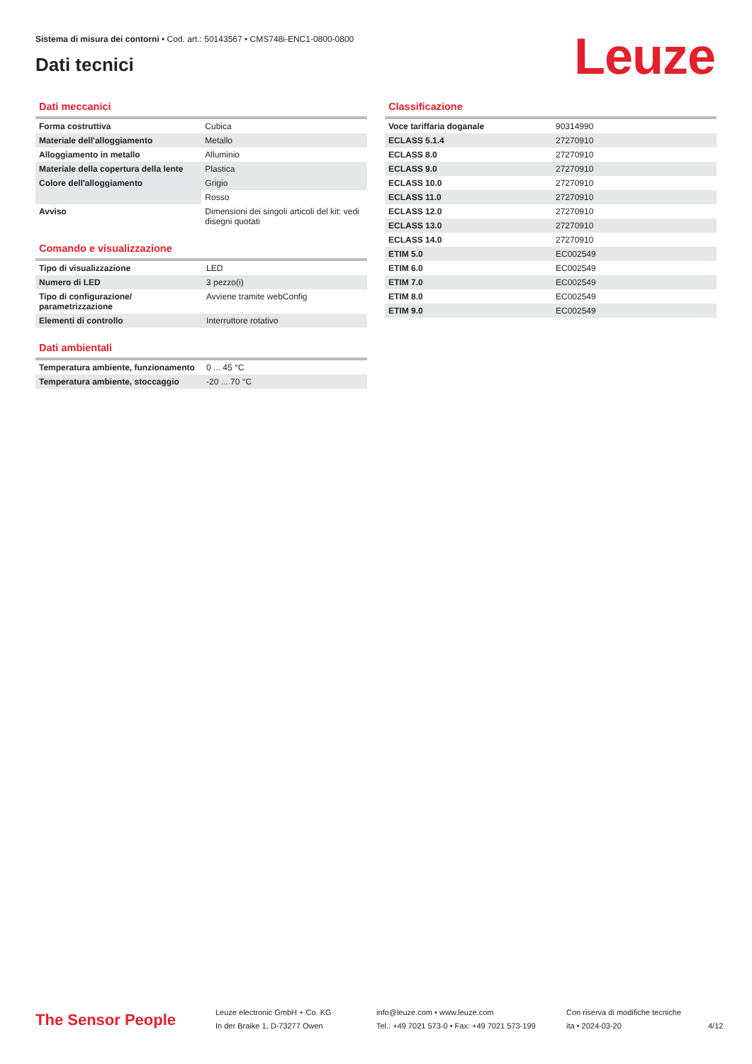Sistema di misura dei contorni • Cod. art.: 50143567 • CMS748i-ENC1-0800-0800
Dati tecnici
Leuze
Dati meccanici
| Forma costruttiva | Cubica |
| Materiale dell'alloggiamento | Metallo |
| Alloggiamento in metallo | Alluminio |
| Materiale della copertura della lente | Plastica |
| Colore dell'alloggiamento | Grigio |
| | Rosso |
| Avviso | Dimensioni dei singoli articoli del kit: vedi disegni quotati |
Comando e visualizzazione
| Tipo di visualizzazione | LED |
| Numero di LED | 3 pezzo(i) |
| Tipo di configurazione/ parametrizzazione | Avviene tramite webConfig |
| Elementi di controllo | Interruttore rotativo |
Dati ambientali
| Temperatura ambiente, funzionamento | 0 ... 45 °C |
| Temperatura ambiente, stoccaggio | -20 ... 70 °C |
Classificazione
| Voce tariffaria doganale | 90314990 |
| ECLASS 5.1.4 | 27270910 |
| ECLASS 8.0 | 27270910 |
| ECLASS 9.0 | 27270910 |
| ECLASS 10.0 | 27270910 |
| ECLASS 11.0 | 27270910 |
| ECLASS 12.0 | 27270910 |
| ECLASS 13.0 | 27270910 |
| ECLASS 14.0 | 27270910 |
| ETIM 5.0 | EC002549 |
| ETIM 6.0 | EC002549 |
| ETIM 7.0 | EC002549 |
| ETIM 8.0 | EC002549 |
| ETIM 9.0 | EC002549 |
The Sensor People
Leuze electronic GmbH + Co. KG
In der Braike 1, D-73277 Owen
info@leuze.com • www.leuze.com
Tel.: +49 7021 573-0 • Fax: +49 7021 573-199
Con riserva di modifiche tecniche
ita • 2024-03-20
4/12